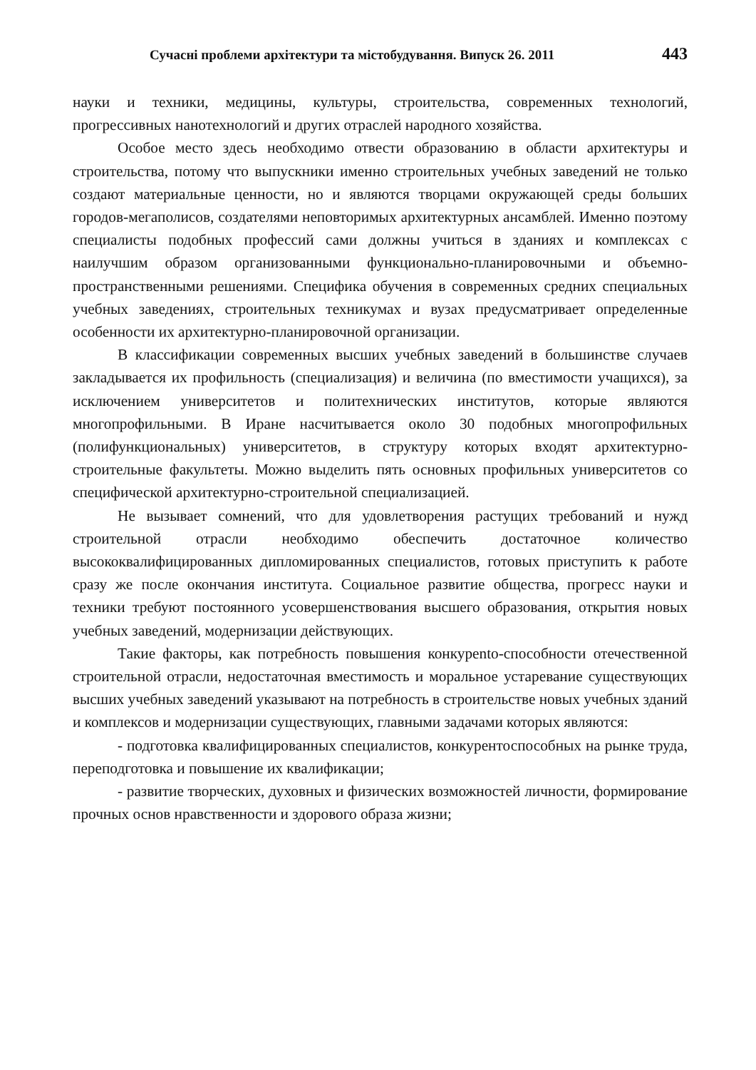Сучасні проблеми архітектури та містобудування. Випуск 26. 2011 443
науки и техники, медицины, культуры, строительства, современных технологий, прогрессивных нанотехнологий и других отраслей народного хозяйства.
Особое место здесь необходимо отвести образованию в области архитектуры и строительства, потому что выпускники именно строительных учебных заведений не только создают материальные ценности, но и являются творцами окружающей среды больших городов-мегаполисов, создателями неповторимых архитектурных ансамблей. Именно поэтому специалисты подобных профессий сами должны учиться в зданиях и комплексах с наилучшим образом организованными функционально-планировочными и объемно-пространственными решениями. Специфика обучения в современных средних специальных учебных заведениях, строительных техникумах и вузах предусматривает определенные особенности их архитектурно-планировочной организации.
В классификации современных высших учебных заведений в большинстве случаев закладывается их профильность (специализация) и величина (по вместимости учащихся), за исключением университетов и политехнических институтов, которые являются многопрофильными. В Иране насчитывается около 30 подобных многопрофильных (полифункциональных) университетов, в структуру которых входят архитектурно-строительные факультеты. Можно выделить пять основных профильных университетов со специфической архитектурно-строительной специализацией.
Не вызывает сомнений, что для удовлетворения растущих требований и нужд строительной отрасли необходимо обеспечить достаточное количество высококвалифицированных дипломированных специалистов, готовых приступить к работе сразу же после окончания института. Социальное развитие общества, прогресс науки и техники требуют постоянного усовершенствования высшего образования, открытия новых учебных заведений, модернизации действующих.
Такие факторы, как потребность повышения конкурento-способности отечественной строительной отрасли, недостаточная вместимость и моральное устаревание существующих высших учебных заведений указывают на потребность в строительстве новых учебных зданий и комплексов и модернизации существующих, главными задачами которых являются:
- подготовка квалифицированных специалистов, конкурентоспособных на рынке труда, переподготовка и повышение их квалификации;
- развитие творческих, духовных и физических возможностей личности, формирование прочных основ нравственности и здорового образа жизни;